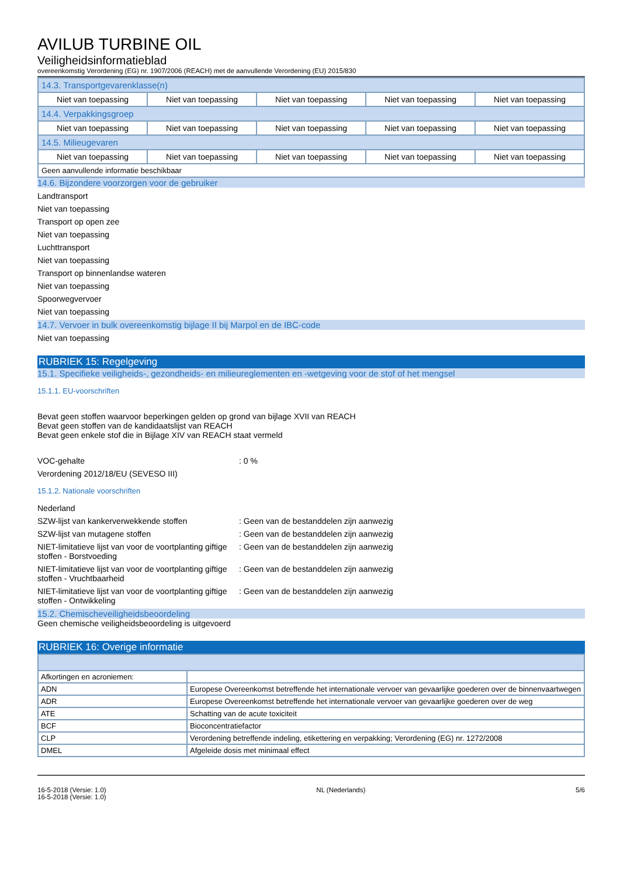AVILUB TURBINE OIL
Veiligheidsinformatieblad
overeenkomstig Verordening (EG) nr. 1907/2006 (REACH) met de aanvullende Verordening (EU) 2015/830
| 14.3. Transportgevarenklasse(n) | | | | |
| Niet van toepassing | Niet van toepassing | Niet van toepassing | Niet van toepassing | Niet van toepassing |
| 14.4. Verpakkingsgroep | | | | |
| Niet van toepassing | Niet van toepassing | Niet van toepassing | Niet van toepassing | Niet van toepassing |
| 14.5. Milieugevaren | | | | |
| Niet van toepassing | Niet van toepassing | Niet van toepassing | Niet van toepassing | Niet van toepassing |
| Geen aanvullende informatie beschikbaar | | | | |
14.6. Bijzondere voorzorgen voor de gebruiker
Landtransport
Niet van toepassing
Transport op open zee
Niet van toepassing
Luchttransport
Niet van toepassing
Transport op binnenlandse wateren
Niet van toepassing
Spoorwegvervoer
Niet van toepassing
14.7. Vervoer in bulk overeenkomstig bijlage II bij Marpol en de IBC-code
Niet van toepassing
RUBRIEK 15: Regelgeving
15.1. Specifieke veiligheids-, gezondheids- en milieureglementen en -wetgeving voor de stof of het mengsel
15.1.1. EU-voorschriften
Bevat geen stoffen waarvoor beperkingen gelden op grond van bijlage XVII van REACH
Bevat geen stoffen van de kandidaatslijst van REACH
Bevat geen enkele stof die in Bijlage XIV van REACH staat vermeld
VOC-gehalte: 0 %
Verordening 2012/18/EU (SEVESO III)
15.1.2. Nationale voorschriften
Nederland
SZW-lijst van kankerverwekkende stoffen: Geen van de bestanddelen zijn aanwezig
SZW-lijst van mutagene stoffen: Geen van de bestanddelen zijn aanwezig
NIET-limitatieve lijst van voor de voortplanting giftige stoffen - Borstvoeding: Geen van de bestanddelen zijn aanwezig
NIET-limitatieve lijst van voor de voortplanting giftige stoffen - Vruchtbaarheid: Geen van de bestanddelen zijn aanwezig
NIET-limitatieve lijst van voor de voortplanting giftige stoffen - Ontwikkeling: Geen van de bestanddelen zijn aanwezig
15.2. Chemischeveiligheidsbeoordeling
Geen chemische veiligheidsbeoordeling is uitgevoerd
RUBRIEK 16: Overige informatie
| Afkortingen en acroniemen: | |
| ADN | Europese Overeenkomst betreffende het internationale vervoer van gevaarlijke goederen over de binnenvaartwegen |
| ADR | Europese Overeenkomst betreffende het internationale vervoer van gevaarlijke goederen over de weg |
| ATE | Schatting van de acute toxiciteit |
| BCF | Bioconcentratiefactor |
| CLP | Verordening betreffende indeling, etikettering en verpakking; Verordening (EG) nr. 1272/2008 |
| DMEL | Afgeleide dosis met minimaal effect |
16-5-2018 (Versie: 1.0)
16-5-2018 (Versie: 1.0) NL (Nederlands) 5/6